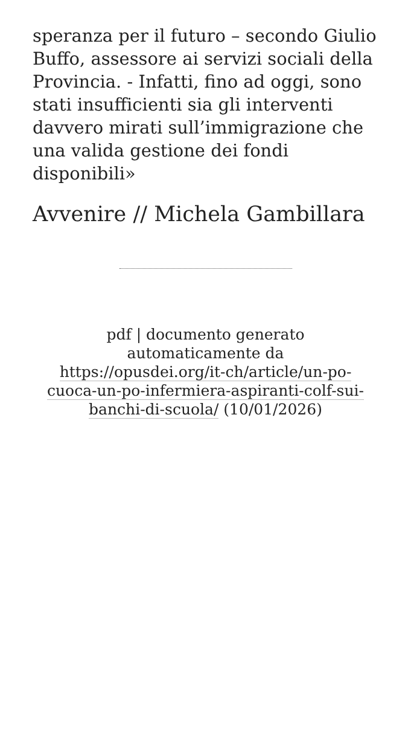speranza per il futuro – secondo Giulio Buffo, assessore ai servizi sociali della Provincia. - Infatti, fino ad oggi, sono stati insufficienti sia gli interventi davvero mirati sull’immigrazione che una valida gestione dei fondi disponibili»
Avvenire // Michela Gambillara
pdf | documento generato automaticamente da https://opusdei.org/it-ch/article/un-po-cuoca-un-po-infermiera-aspiranti-colf-sui-banchi-di-scuola/ (10/01/2026)